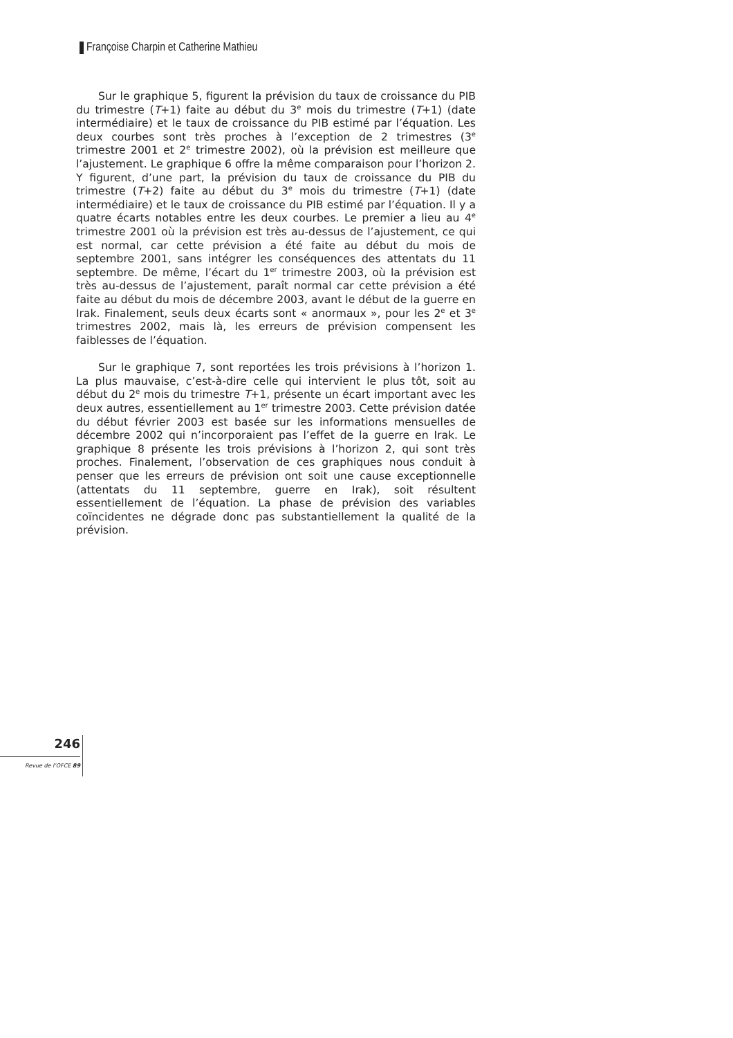Françoise Charpin et Catherine Mathieu
Sur le graphique 5, figurent la prévision du taux de croissance du PIB du trimestre (T+1) faite au début du 3<sup>e</sup> mois du trimestre (T+1) (date intermédiaire) et le taux de croissance du PIB estimé par l’équation. Les deux courbes sont très proches à l’exception de 2 trimestres (3<sup>e</sup> trimestre 2001 et 2<sup>e</sup> trimestre 2002), où la prévision est meilleure que l’ajustement. Le graphique 6 offre la même comparaison pour l’horizon 2. Y figurent, d’une part, la prévision du taux de croissance du PIB du trimestre (T+2) faite au début du 3<sup>e</sup> mois du trimestre (T+1) (date intermédiaire) et le taux de croissance du PIB estimé par l’équation. Il y a quatre écarts notables entre les deux courbes. Le premier a lieu au 4<sup>e</sup> trimestre 2001 où la prévision est très au-dessus de l’ajustement, ce qui est normal, car cette prévision a été faite au début du mois de septembre 2001, sans intégrer les conséquences des attentats du 11 septembre. De même, l’écart du 1<sup>er</sup> trimestre 2003, où la prévision est très au-dessus de l’ajustement, paraît normal car cette prévision a été faite au début du mois de décembre 2003, avant le début de la guerre en Irak. Finalement, seuls deux écarts sont « anormaux », pour les 2<sup>e</sup> et 3<sup>e</sup> trimestres 2002, mais là, les erreurs de prévision compensent les faiblesses de l’équation.
Sur le graphique 7, sont reportées les trois prévisions à l’horizon 1. La plus mauvaise, c’est-à-dire celle qui intervient le plus tôt, soit au début du 2<sup>e</sup> mois du trimestre T+1, présente un écart important avec les deux autres, essentiellement au 1<sup>er</sup> trimestre 2003. Cette prévision datée du début février 2003 est basée sur les informations mensuelles de décembre 2002 qui n’incorporaient pas l’effet de la guerre en Irak. Le graphique 8 présente les trois prévisions à l’horizon 2, qui sont très proches. Finalement, l’observation de ces graphiques nous conduit à penser que les erreurs de prévision ont soit une cause exceptionnelle (attentats du 11 septembre, guerre en Irak), soit résultent essentiellement de l’équation. La phase de prévision des variables coïncidentes ne dégrade donc pas substantiellement la qualité de la prévision.
246
Revue de l’OFCE 89